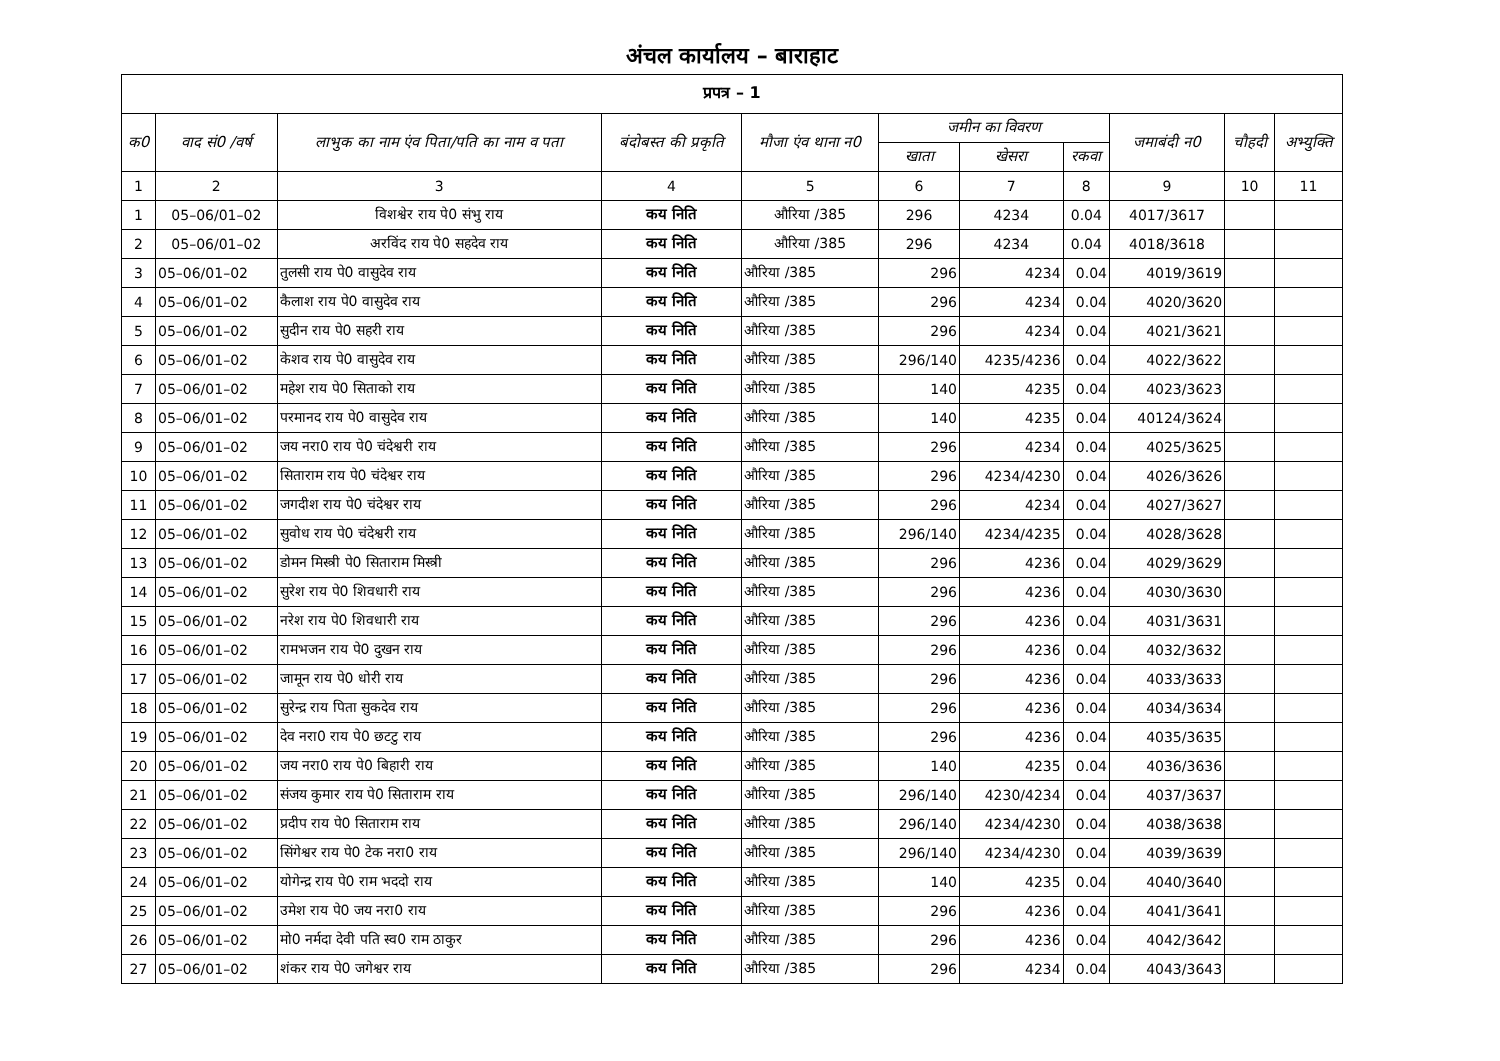अंचल कार्यालय – बाराहाट
| प्रपत्र – 1 | | | | | | | | | | |
| --- | --- | --- | --- | --- | --- | --- | --- | --- | --- | --- |
| क0 | वाद सं0 /वर्ष | लाभुक का नाम एंव पिता/पति का नाम व पता | बंदोबस्त की प्रकृति | मौजा एंव थाना न0 | जमीन का विवरण | | | जमाबंदी न0 | चौहदी | अभ्युक्ति |
| | | | | | खाता | खेसरा | रकवा | | | |
| 1 | 2 | 3 | 4 | 5 | 6 | 7 | 8 | 9 | 10 | 11 |
| 1 | 05–06/01–02 | विशश्वेर राय पे0 संभु राय | कय निति | औरिया /385 | 296 | 4234 | 0.04 | 4017/3617 | | |
| 2 | 05–06/01–02 | अरविंद राय पे0 सहदेव राय | कय निति | औरिया /385 | 296 | 4234 | 0.04 | 4018/3618 | | |
| 3 | 05–06/01–02 | तुलसी राय पे0 वासुदेव राय | कय निति | औरिया /385 | 296 | 4234 | 0.04 | 4019/3619 | | |
| 4 | 05–06/01–02 | कैलाश राय पे0 वासुदेव राय | कय निति | औरिया /385 | 296 | 4234 | 0.04 | 4020/3620 | | |
| 5 | 05–06/01–02 | सुदीन राय पे0 सहरी राय | कय निति | औरिया /385 | 296 | 4234 | 0.04 | 4021/3621 | | |
| 6 | 05–06/01–02 | केशव राय पे0 वासुदेव राय | कय निति | औरिया /385 | 296/140 | 4235/4236 | 0.04 | 4022/3622 | | |
| 7 | 05–06/01–02 | महेश राय पे0 सिताको राय | कय निति | औरिया /385 | 140 | 4235 | 0.04 | 4023/3623 | | |
| 8 | 05–06/01–02 | परमानद राय पे0 वासुदेव राय | कय निति | औरिया /385 | 140 | 4235 | 0.04 | 40124/3624 | | |
| 9 | 05–06/01–02 | जय नरा0 राय पे0 चंदेश्वरी राय | कय निति | औरिया /385 | 296 | 4234 | 0.04 | 4025/3625 | | |
| 10 | 05–06/01–02 | सिताराम राय पे0 चंदेश्वर राय | कय निति | औरिया /385 | 296 | 4234/4230 | 0.04 | 4026/3626 | | |
| 11 | 05–06/01–02 | जगदीश राय पे0 चंदेश्वर राय | कय निति | औरिया /385 | 296 | 4234 | 0.04 | 4027/3627 | | |
| 12 | 05–06/01–02 | सुवोध राय पे0 चंदेश्वरी राय | कय निति | औरिया /385 | 296/140 | 4234/4235 | 0.04 | 4028/3628 | | |
| 13 | 05–06/01–02 | डोमन मिस्त्री पे0 सिताराम मिस्त्री | कय निति | औरिया /385 | 296 | 4236 | 0.04 | 4029/3629 | | |
| 14 | 05–06/01–02 | सुरेश राय पे0 शिवधारी राय | कय निति | औरिया /385 | 296 | 4236 | 0.04 | 4030/3630 | | |
| 15 | 05–06/01–02 | नरेश राय पे0 शिवधारी राय | कय निति | औरिया /385 | 296 | 4236 | 0.04 | 4031/3631 | | |
| 16 | 05–06/01–02 | रामभजन राय पे0 दुखन राय | कय निति | औरिया /385 | 296 | 4236 | 0.04 | 4032/3632 | | |
| 17 | 05–06/01–02 | जामून राय पे0 धोरी राय | कय निति | औरिया /385 | 296 | 4236 | 0.04 | 4033/3633 | | |
| 18 | 05–06/01–02 | सुरेन्द्र राय पिता सुकदेव राय | कय निति | औरिया /385 | 296 | 4236 | 0.04 | 4034/3634 | | |
| 19 | 05–06/01–02 | देव नरा0 राय पे0 छटटु राय | कय निति | औरिया /385 | 296 | 4236 | 0.04 | 4035/3635 | | |
| 20 | 05–06/01–02 | जय नरा0 राय पे0 बिहारी राय | कय निति | औरिया /385 | 140 | 4235 | 0.04 | 4036/3636 | | |
| 21 | 05–06/01–02 | संजय कुमार राय पे0 सिताराम राय | कय निति | औरिया /385 | 296/140 | 4230/4234 | 0.04 | 4037/3637 | | |
| 22 | 05–06/01–02 | प्रदीप राय पे0 सिताराम राय | कय निति | औरिया /385 | 296/140 | 4234/4230 | 0.04 | 4038/3638 | | |
| 23 | 05–06/01–02 | सिंगेश्वर राय पे0 टेक नरा0 राय | कय निति | औरिया /385 | 296/140 | 4234/4230 | 0.04 | 4039/3639 | | |
| 24 | 05–06/01–02 | योगेन्द्र राय पे0 राम भददो राय | कय निति | औरिया /385 | 140 | 4235 | 0.04 | 4040/3640 | | |
| 25 | 05–06/01–02 | उमेश राय पे0 जय नरा0 राय | कय निति | औरिया /385 | 296 | 4236 | 0.04 | 4041/3641 | | |
| 26 | 05–06/01–02 | मो0 नर्मदा देवी पति स्व0 राम ठाकुर | कय निति | औरिया /385 | 296 | 4236 | 0.04 | 4042/3642 | | |
| 27 | 05–06/01–02 | शंकर राय पे0 जगेश्वर राय | कय निति | औरिया /385 | 296 | 4234 | 0.04 | 4043/3643 | | |